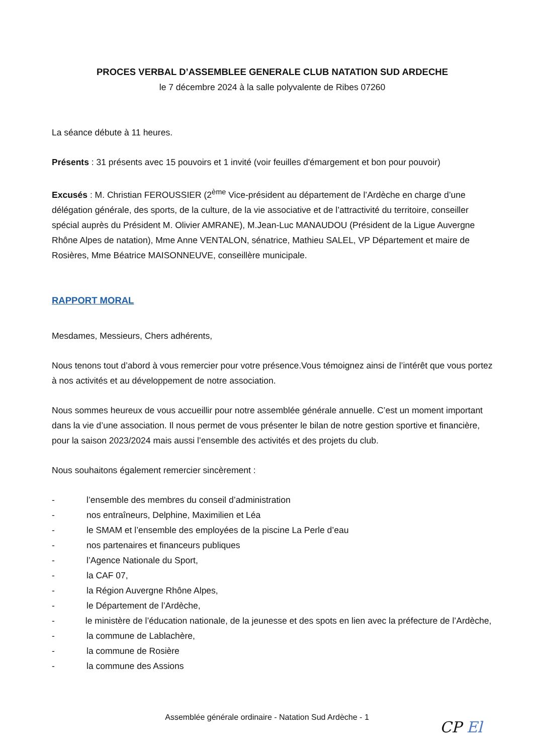PROCES VERBAL D’ASSEMBLEE GENERALE CLUB NATATION SUD ARDECHE
le 7 décembre 2024 à la salle polyvalente de Ribes 07260
La séance débute à 11 heures.
Présents : 31 présents avec 15 pouvoirs et 1 invité (voir feuilles d'émargement et bon pour pouvoir)
Excusés : M. Christian FEROUSSIER (2<sup>ème</sup> Vice-président au département de l’Ardèche en charge d’une délégation générale, des sports, de la culture, de la vie associative et de l’attractivité du territoire, conseiller spécial auprès du Président M. Olivier AMRANE), M.Jean-Luc MANAUDOU (Président de la Ligue Auvergne Rhône Alpes de natation), Mme Anne VENTALON, sénatrice, Mathieu SALEL, VP Département et maire de Rosières, Mme Béatrice MAISONNEUVE, conseillère municipale.
RAPPORT MORAL
Mesdames, Messieurs, Chers adhérents,
Nous tenons tout d’abord à vous remercier pour votre présence.Vous témoignez ainsi de l’intérêt que vous portez à nos activités et au développement de notre association.
Nous sommes heureux de vous accueillir pour notre assemblée générale annuelle. C’est un moment important dans la vie d’une association. Il nous permet de vous présenter le bilan de notre gestion sportive et financière, pour la saison 2023/2024 mais aussi l’ensemble des activités et des projets du club.
Nous souhaitons également remercier sincèrement :
- l’ensemble des membres du conseil d’administration
- nos entraîneurs, Delphine, Maximilien et Léa
- le SMAM et l’ensemble des employées de la piscine La Perle d’eau
- nos partenaires et financeurs publiques
- l’Agence Nationale du Sport,
- la CAF 07,
- la Région Auvergne Rhône Alpes,
- le Département de l’Ardèche,
- le ministère de l’éducation nationale, de la jeunesse et des spots en lien avec la préfecture de l’Ardèche,
- la commune de Lablachère,
- la commune de Rosière
- la commune des Assions
Assemblée générale ordinaire - Natation Sud Ardèche - 1
CP El